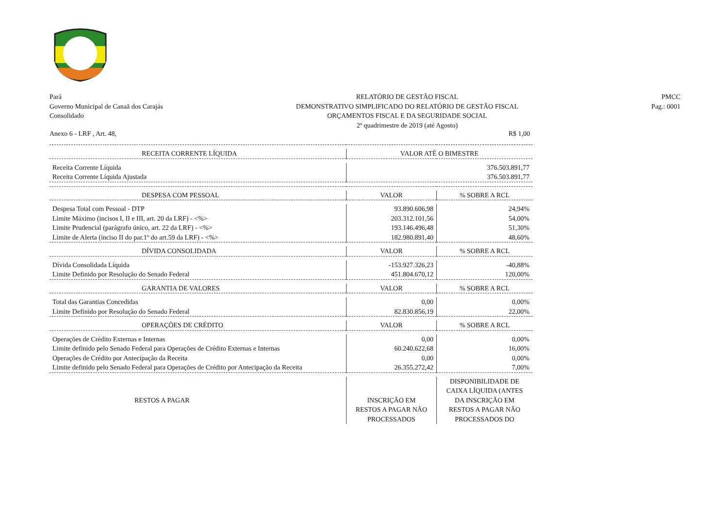Pará
Governo Municipal de Canaã dos Carajás
Consolidado
RELATÓRIO DE GESTÃO FISCAL
DEMONSTRATIVO SIMPLIFICADO DO RELATÓRIO DE GESTÃO FISCAL
ORÇAMENTOS FISCAL E DA SEGURIDADE SOCIAL
2º quadrimestre de 2019 (até Agosto)
PMCC
Pag.: 0001
Anexo 6 - LRF , Art. 48, R$ 1,00
| RECEITA CORRENTE LÍQUIDA | VALOR ATÉ O BIMESTRE | |
| Receita Corrente Líquida | 376.503.891,77 | |
| Receita Corrente Líquida Ajustada | 376.503.891,77 | |
| DESPESA COM PESSOAL | VALOR | % SOBRE A RCL |
| Despesa Total com Pessoal - DTP | 93.890.606,98 | 24,94% |
| Limite Máximo (incisos I, II e III, art. 20 da LRF) - <%> | 203.312.101,56 | 54,00% |
| Limite Prudencial (parágrafo único, art. 22 da LRF) - <%> | 193.146.496,48 | 51,30% |
| Limite de Alerta (inciso II do par.1º do art.59 da LRF) - <%> | 182.980.891,40 | 48,60% |
| DÍVIDA CONSOLIDADA | VALOR | % SOBRE A RCL |
| Dívida Consolidada Líquida | -153.927.326,23 | -40,88% |
| Limite Definido por Resolução do Senado Federal | 451.804.670,12 | 120,00% |
| GARANTIA DE VALORES | VALOR | % SOBRE A RCL |
| Total das Garantias Concedidas | 0,00 | 0,00% |
| Limite Definido por Resolução do Senado Federal | 82.830.856,19 | 22,00% |
| OPERAÇÕES DE CRÉDITO | VALOR | % SOBRE A RCL |
| Operações de Crédito Externas e Internas | 0,00 | 0,00% |
| Limite definido pelo Senado Federal para Operações de Crédito Externas e Internas | 60.240.622,68 | 16,00% |
| Operações de Crédito por Antecipação da Receita | 0,00 | 0,00% |
| Limite definido pelo Senado Federal para Operações de Crédito por Antecipação da Receita | 26.355.272,42 | 7,00% |
| RESTOS A PAGAR | INSCRIÇÃO EM RESTOS A PAGAR NÃO PROCESSADOS | DISPONIBILIDADE DE CAIXA LÍQUIDA (ANTES DA INSCRIÇÃO EM RESTOS A PAGAR NÃO PROCESSADOS DO |